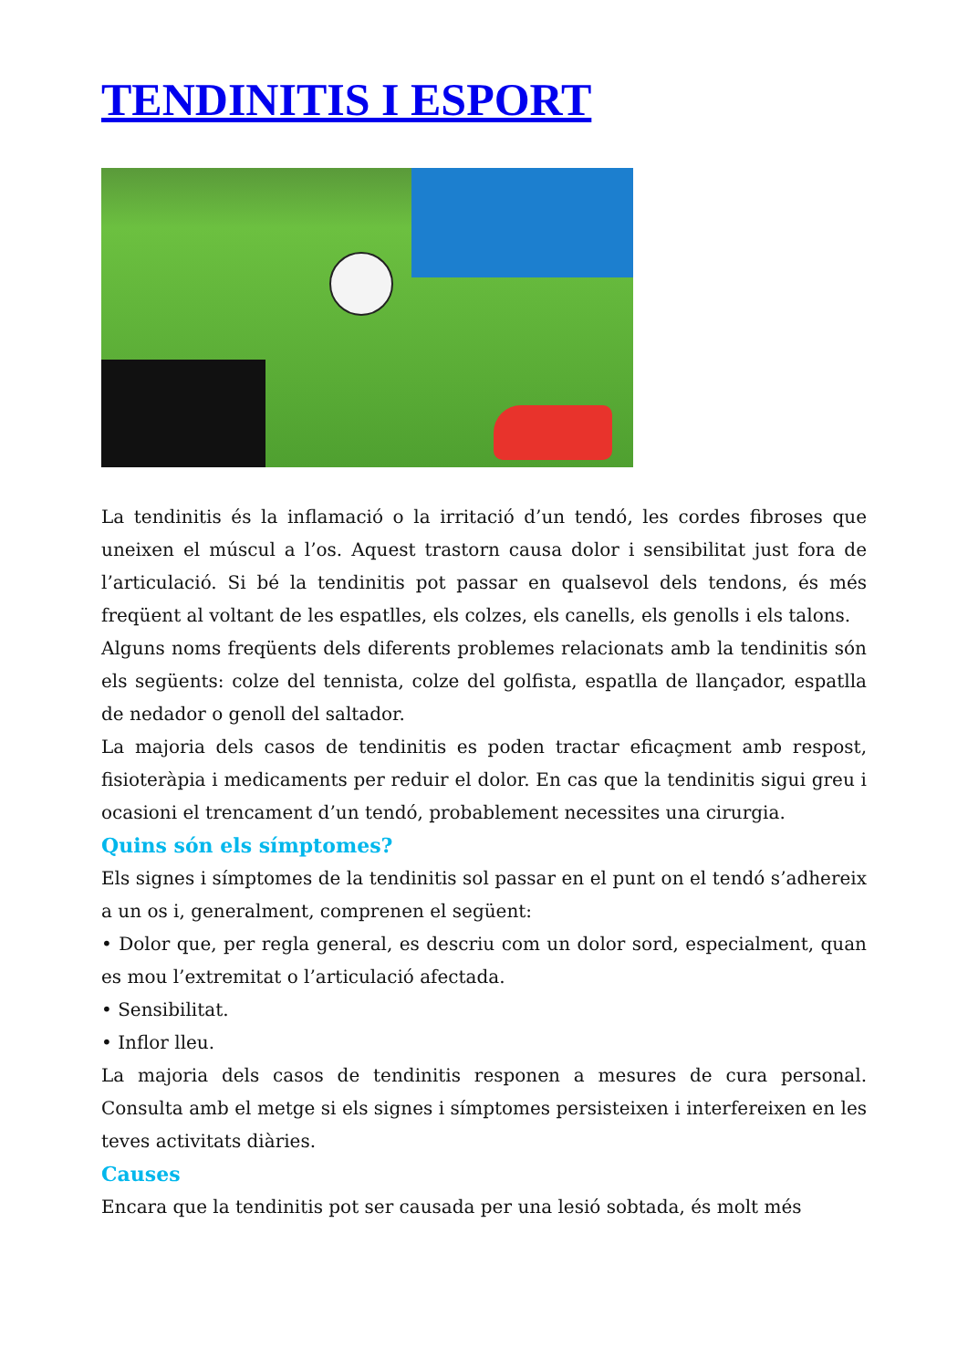TENDINITIS I ESPORT
La tendinitis és la inflamació o la irritació d’un tendó, les cordes fibroses que uneixen el múscul a l’os. Aquest trastorn causa dolor i sensibilitat just fora de l’articulació. Si bé la tendinitis pot passar en qualsevol dels tendons, és més freqüent al voltant de les espatlles, els colzes, els canells, els genolls i els talons.
Alguns noms freqüents dels diferents problemes relacionats amb la tendinitis són els següents: colze del tennista, colze del golfista, espatlla de llançador, espatlla de nedador o genoll del saltador.
La majoria dels casos de tendinitis es poden tractar eficaçment amb respost, fisioteràpia i medicaments per reduir el dolor. En cas que la tendinitis sigui greu i ocasioni el trencament d’un tendó, probablement necessites una cirurgia.
Quins són els símptomes?
Els signes i símptomes de la tendinitis sol passar en el punt on el tendó s’adhereix a un os i, generalment, comprenen el següent:
• Dolor que, per regla general, es descriu com un dolor sord, especialment, quan es mou l’extremitat o l’articulació afectada.
• Sensibilitat.
• Inflor lleu.
La majoria dels casos de tendinitis responen a mesures de cura personal. Consulta amb el metge si els signes i símptomes persisteixen i interfereixen en les teves activitats diàries.
Causes
Encara que la tendinitis pot ser causada per una lesió sobtada, és molt més